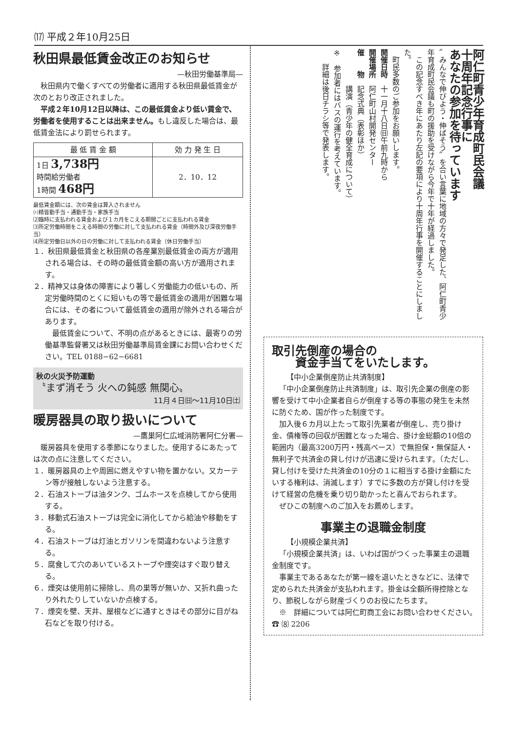⒄ 平成２年10月25日
秋田県最低賃金改正のお知らせ
—秋田労働基準局—
秋田県内で働くすべての労働者に適用する秋田県最低賃金が次のとおり改正されました。
平成２年10月12日以降は、この最低賃金より低い賃金で、労働者を使用することは出来ません。もし違反した場合は、最低賃金法により罰せられます。
| 最 低 賃 金 額 | 効 力 発 生 日 |
| --- | --- |
| 1日 3,738円 時間給労働者 1時間 468円 | 2．10．12 |
最低賃金額には、次の賃金は算入されません
⑴精皆勤手当・通勤手当・家族手当
⑵臨時に支払われる賃金および１カ月をこえる期間ごとに支払われる賃金
⑶所定労働時間をこえる時間の労働に対して支払われる賃金（時間外及び深夜労働手当）
⑷所定労働日以外の日の労働に対して支払われる賃金（休日労働手当）
１．秋田県最低賃金と秋田県の各産業別最低賃金の両方が適用される場合は、その時の最低賃金額の高い方が適用されます。
２．精神又は身体の障害により著しく労働能力の低いもの、所定労働時間のとくに短いもの等で最低賃金の適用が困難な場合には、その者について最低賃金の適用が除外される場合があります。
　最低賃金について、不明の点があるときには、最寄りの労働基準監督署又は秋田労働基準局賃金課にお問い合わせください。TEL 0188−62−6681
秋の火災予防運動
〝まず消そう 火への鈍感 無関心〟
11月４日㈰〜11月10日㈯
暖房器具の取り扱いについて
—鷹巣阿仁広域消防署阿仁分署—
暖房器具を使用する季節になりました。使用するにあたっては次の点に注意してください。
１．暖房器具の上や周囲に燃えやすい物を置かない。又カーテン等が接触しないよう注意する。
２．石油ストーブは油タンク、ゴムホースを点検してから使用する。
３．移動式石油ストーブは完全に消化してから給油や移動をする。
４．石油ストーブは灯油とガソリンを間違わないよう注意する。
５．腐食して穴のあいているストーブや煙突はすぐ取り替える。
６．煙突は使用前に掃除し、鳥の巣等が無いか、又折れ曲ったり外れたりしていないか点検する。
７．煙突を壁、天井、屋根などに通すときはその部分に目がね石などを取り付ける。
阿仁町青少年育成町民会議
十周年記念行事に
あなたの参加を待っています
〟みんなで伸びよう・伸ばそう〟を合い言葉に地域の方々で発足した、阿仁町青少年育成町民会議も町の援助を受けながら今年で十年が経過しました。
　この記念すべき年にあたり左記の要項により十周年行事を開催することにしました。
　町民多数のご参加をお願いします。
開催日時　十一月十八日㈰午前九時から
開催場所　阿仁町山村開発センター
催　　物　記念式典（表彰ほか）
　　　　　講演（青少年の健全育成について）
※　参加者にはバスの運行を考えています。
　　詳細は後日チラシ等で発表します。
取引先倒産の場合の
　　資金手当てをいたします。
【中小企業倒産防止共済制度】
「中小企業倒産防止共済制度」は、取引先企業の倒産の影響を受けて中小企業者自らが倒産する等の事態の発生を未然に防ぐため、国が作った制度です。
加入後６カ月以上たって取引先業者が倒産し、売り掛け金、債権等の回収が困難となった場合、掛け金総額の10倍の範囲内（最高3200万円・残高ベース）で無担保・無保証人・無利子で共済金の貸し付けが迅速に受けられます。（ただし、貸し付けを受けた共済金の10分の１に相当する掛け金額にたいする権利は、消滅します）すでに多数の方が貸し付けを受けて経営の危機を乗り切り助かったと喜んでおられます。
ぜひこの制度へのご加入をお薦めします。
事業主の退職金制度
【小規模企業共済】
「小規模企業共済」は、いわば国がつくった事業主の退職金制度です。
事業主であるあなたが第一線を退いたときなどに、法律で定められた共済金が支払われます。掛金は全額所得控除となり、節税しながら財産づくりのお役にたちます。
※　詳細については阿仁町商工会にお問い合わせください。　☎ ⑻ 2206